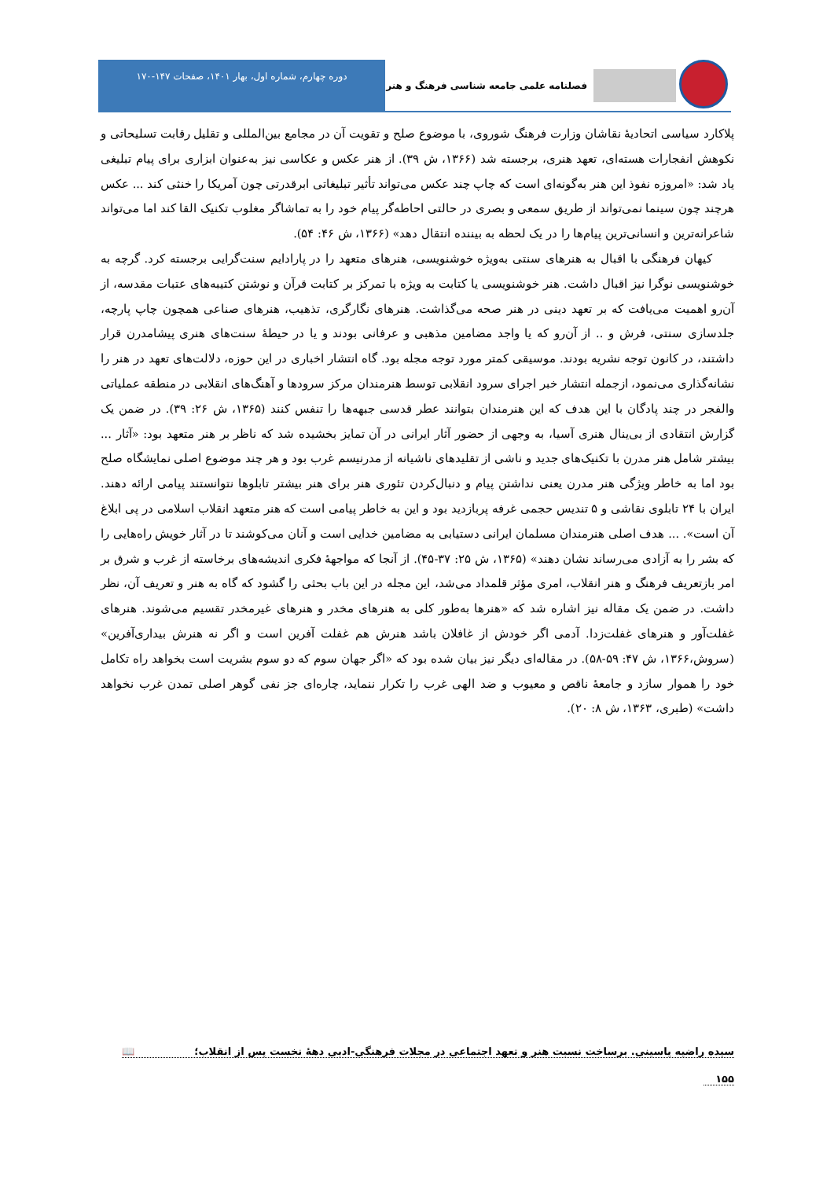فصلنامه علمی جامعه شناسی فرهنگ و هنر
دوره چهارم، شماره اول، بهار ۱۴۰۱، صفحات ۱۴۷-۱۷۰
پلاکارد سیاسی اتحادیهٔ نقاشان وزارت فرهنگ شوروی، با موضوع صلح و تقویت آن در مجامع بین‌المللی و تقلیل رقابت تسلیحاتی و نکوهش انفجارات هسته‌ای، تعهد هنری، برجسته شد (۱۳۶۶، ش ۳۹). از هنر عکس و عکاسی نیز به‌عنوان ابزاری برای پیام تبلیغی یاد شد: «امروزه نفوذ این هنر به‌گونه‌ای است که چاپ چند عکس می‌تواند تأثیر تبلیغاتی ابرقدرتی چون آمریکا را خنثی کند ... عکس هرچند چون سینما نمی‌تواند از طریق سمعی و بصری در حالتی احاطه‌گر پیام خود را به تماشاگر مغلوب تکنیک القا کند اما می‌تواند شاعرانه‌ترین و انسانی‌ترین پیام‌ها را در یک لحظه به بیننده انتقال دهد» (۱۳۶۶، ش ۴۶: ۵۴).
کیهان فرهنگی با اقبال به هنرهای سنتی به‌ویژه خوشنویسی، هنرهای متعهد را در پارادایم سنت‌گرایی برجسته کرد. گرچه به خوشنویسی نوگرا نیز اقبال داشت. هنر خوشنویسی یا کتابت به ویژه با تمرکز بر کتابت قرآن و نوشتن کتیبه‌های عتبات مقدسه، از آن‌رو اهمیت می‌یافت که بر تعهد دینی در هنر صحه می‌گذاشت. هنرهای نگارگری، تذهیب، هنرهای صناعی همچون چاپ پارچه، جلدسازی سنتی، فرش و .. از آن‌رو که یا واجد مضامین مذهبی و عرفانی بودند و یا در حیطهٔ سنت‌های هنری پیشامدرن قرار داشتند، در کانون توجه نشریه بودند. موسیقی کمتر مورد توجه مجله بود. گاه انتشار اخباری در این حوزه، دلالت‌های تعهد در هنر را نشانه‌گذاری می‌نمود، ازجمله انتشار خبر اجرای سرود انقلابی توسط هنرمندان مرکز سرودها و آهنگ‌های انقلابی در منطقه عملیاتی والفجر در چند پادگان با این هدف که این هنرمندان بتوانند عطر قدسی جبهه‌ها را تنفس کنند (۱۳۶۵، ش ۲۶: ۳۹). در ضمن یک گزارش انتقادی از بی‌ینال هنری آسیا، به وجهی از حضور آثار ایرانی در آن تمایز بخشیده شد که ناظر بر هنر متعهد بود: «آثار ... بیشتر شامل هنر مدرن با تکنیک‌های جدید و ناشی از تقلیدهای ناشیانه از مدرنیسم غرب بود و هر چند موضوع اصلی نمایشگاه صلح بود اما به خاطر ویژگی هنر مدرن یعنی نداشتن پیام و دنبال‌کردن تئوری هنر برای هنر بیشتر تابلوها نتوانستند پیامی ارائه دهند. ایران با ۲۴ تابلوی نقاشی و ۵ تندیس حجمی غرفه پربازدید بود و این به خاطر پیامی است که هنر متعهد انقلاب اسلامی در پی ابلاغ آن است». ... هدف اصلی هنرمندان مسلمان ایرانی دستیابی به مضامین خدایی است و آنان می‌کوشند تا در آثار خویش راه‌هایی را که بشر را به آزادی می‌رساند نشان دهند» (۱۳۶۵، ش ۲۵: ۳۷-۴۵). از آنجا که مواجههٔ فکری اندیشه‌های برخاسته از غرب و شرق بر امر بازتعریف فرهنگ و هنر انقلاب، امری مؤثر قلمداد می‌شد، این مجله در این باب بحثی را گشود که گاه به هنر و تعریف آن، نظر داشت. در ضمن یک مقاله نیز اشاره شد که «هنرها به‌طور کلی به هنرهای مخدر و هنرهای غیرمخدر تقسیم می‌شوند. هنرهای غفلت‌آور و هنرهای غفلت‌زدا. آدمی اگر خودش از غافلان باشد هنرش هم غفلت آفرین است و اگر نه هنرش بیداری‌آفرین» (سروش،۱۳۶۶، ش ۴۷: ۵۹-۵۸). در مقاله‌ای دیگر نیز بیان شده بود که «اگر جهان سوم که دو سوم بشریت است بخواهد راه تکامل خود را هموار سازد و جامعهٔ ناقص و معیوب و ضد الهی غرب را تکرار ننماید، چاره‌ای جز نفی گوهر اصلی تمدن غرب نخواهد داشت» (طبری، ۱۳۶۳، ش ۸: ۲۰).
سیده راضیه یاسینی. برساخت نسبت هنر و تعهد اجتماعی در مجلات فرهنگی-ادبی دههٔ نخست پس از انقلاب؛ 📖
۱۵۵